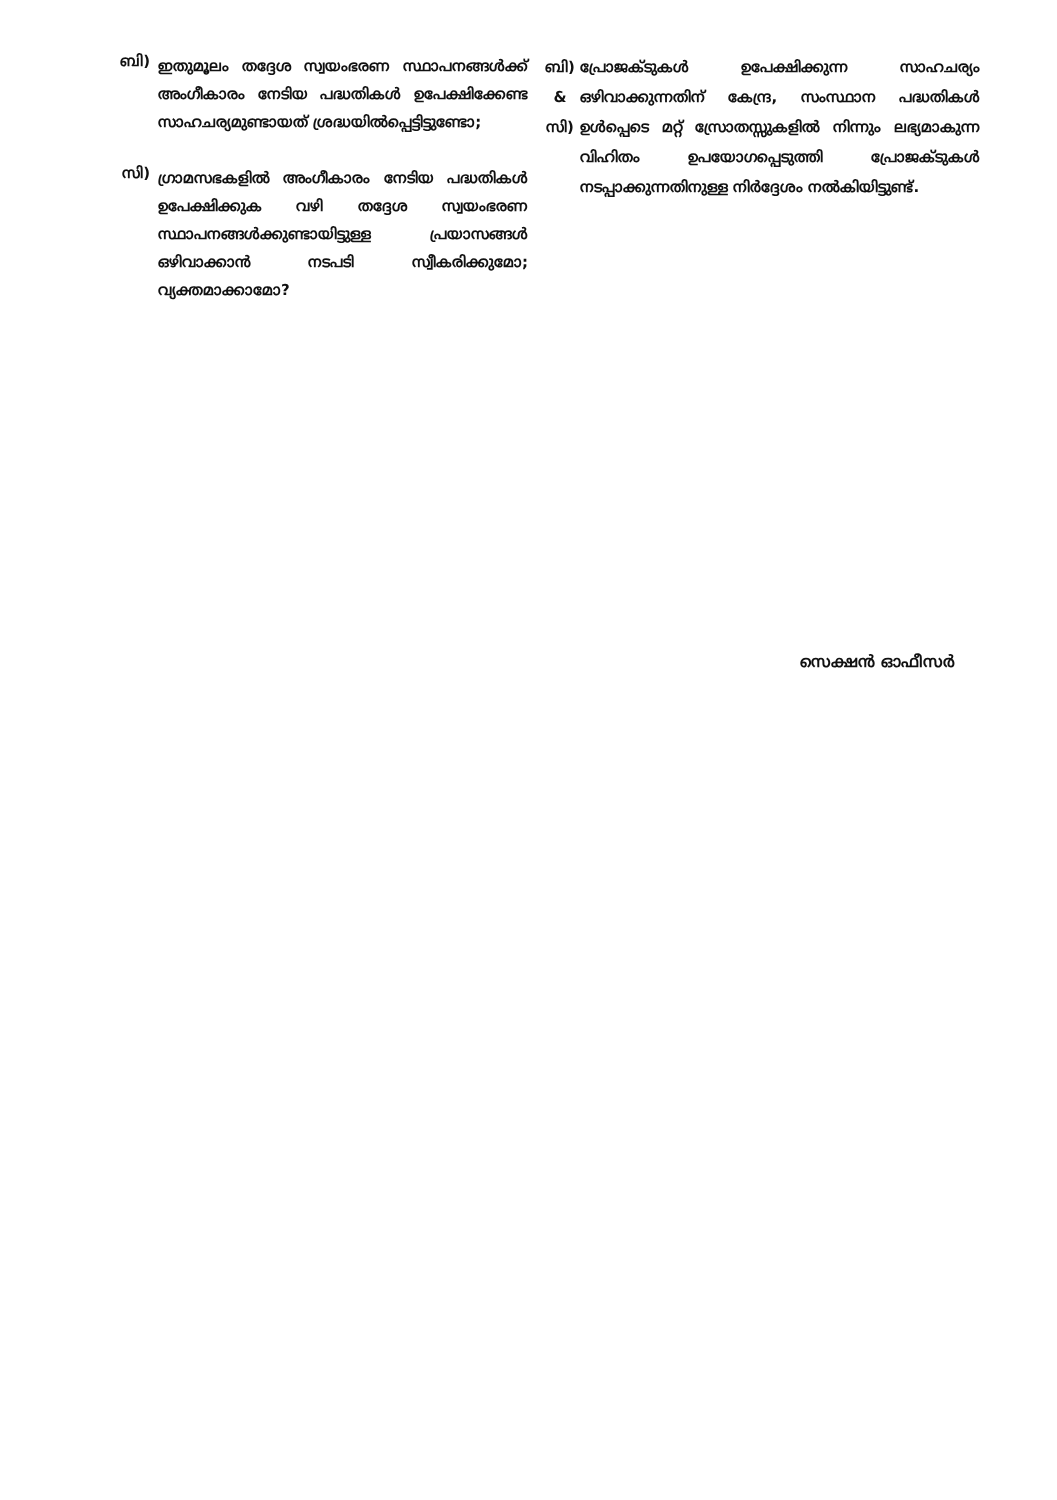ബി)
ഇതുമൂലം തദ്ദേശ സ്വയംഭരണ സ്ഥാപനങ്ങൾക്ക് അംഗീകാരം നേടിയ പദ്ധതികൾ ഉപേക്ഷിക്കേണ്ട സാഹചര്യമുണ്ടായത് ശ്രദ്ധയിൽപ്പെട്ടിട്ടുണ്ടോ;
സി)
ഗ്രാമസഭകളിൽ അംഗീകാരം നേടിയ പദ്ധതികൾ ഉപേക്ഷിക്കുക വഴി തദ്ദേശ സ്വയംഭരണ സ്ഥാപനങ്ങൾക്കുണ്ടായിട്ടുള്ള പ്രയാസങ്ങൾ ഒഴിവാക്കാൻ നടപടി സ്വീകരിക്കുമോ; വ്യക്തമാക്കാമോ?
ബി)
&
സി)
പ്രോജക്ടുകൾ ഉപേക്ഷിക്കുന്ന സാഹചര്യം ഒഴിവാക്കുന്നതിന് കേന്ദ്ര, സംസ്ഥാന പദ്ധതികൾ ഉൾപ്പെടെ മറ്റ് സ്രോതസ്സുകളിൽ നിന്നും ലഭ്യമാകുന്ന വിഹിതം ഉപയോഗപ്പെടുത്തി പ്രോജക്ടുകൾ നടപ്പാക്കുന്നതിനുള്ള നിർദ്ദേശം നൽകിയിട്ടുണ്ട്.
സെക്ഷൻ ഓഫീസർ